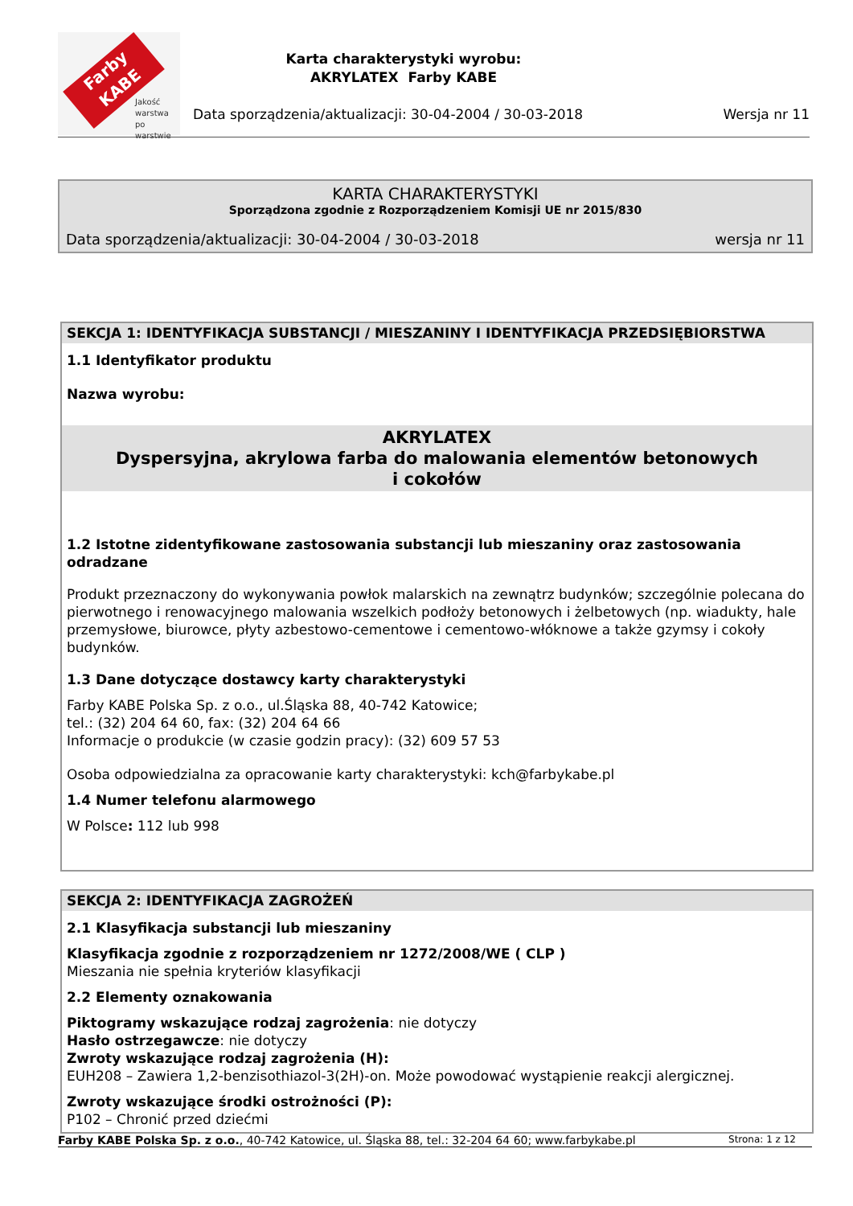Farby KABE
Jakość
warstwa
po warstwie
Karta charakterystyki wyrobu:
AKRYLATEX Farby KABE
Data sporządzenia/aktualizacji: 30-04-2004 / 30-03-2018
Wersja nr 11
KARTA CHARAKTERYSTYKI
Sporządzona zgodnie z Rozporządzeniem Komisji UE nr 2015/830
Data sporządzenia/aktualizacji: 30-04-2004 / 30-03-2018 wersja nr 11
SEKCJA 1: IDENTYFIKACJA SUBSTANCJI / MIESZANINY I IDENTYFIKACJA PRZEDSIĘBIORSTWA
1.1 Identyfikator produktu
Nazwa wyrobu:
AKRYLATEX
Dyspersyjna, akrylowa farba do malowania elementów betonowych i cokołów
1.2 Istotne zidentyfikowane zastosowania substancji lub mieszaniny oraz zastosowania odradzane
Produkt przeznaczony do wykonywania powłok malarskich na zewnątrz budynków; szczególnie polecana do pierwotnego i renowacyjnego malowania wszelkich podłoży betonowych i żelbetowych (np. wiadukty, hale przemysłowe, biurowce, płyty azbestowo-cementowe i cementowo-włóknowe a także gzymsy i cokoły budynków.
1.3 Dane dotyczące dostawcy karty charakterystyki
Farby KABE Polska Sp. z o.o., ul.Śląska 88, 40-742 Katowice;
tel.: (32) 204 64 60, fax: (32) 204 64 66
Informacje o produkcie (w czasie godzin pracy): (32) 609 57 53
Osoba odpowiedzialna za opracowanie karty charakterystyki: kch@farbykabe.pl
1.4 Numer telefonu alarmowego
W Polsce: 112 lub 998
SEKCJA 2: IDENTYFIKACJA ZAGROŻEŃ
2.1 Klasyfikacja substancji lub mieszaniny
Klasyfikacja zgodnie z rozporządzeniem nr 1272/2008/WE ( CLP )
Mieszania nie spełnia kryteriów klasyfikacji
2.2 Elementy oznakowania
Piktogramy wskazujące rodzaj zagrożenia: nie dotyczy
Hasło ostrzegawcze: nie dotyczy
Zwroty wskazujące rodzaj zagrożenia (H):
EUH208 – Zawiera 1,2-benzisothiazol-3(2H)-on. Może powodować wystąpienie reakcji alergicznej.
Zwroty wskazujące środki ostrożności (P):
P102 – Chronić przed dziećmi
Farby KABE Polska Sp. z o.o., 40-742 Katowice, ul. Śląska 88, tel.: 32-204 64 60; www.farbykabe.pl Strona: 1 z 12